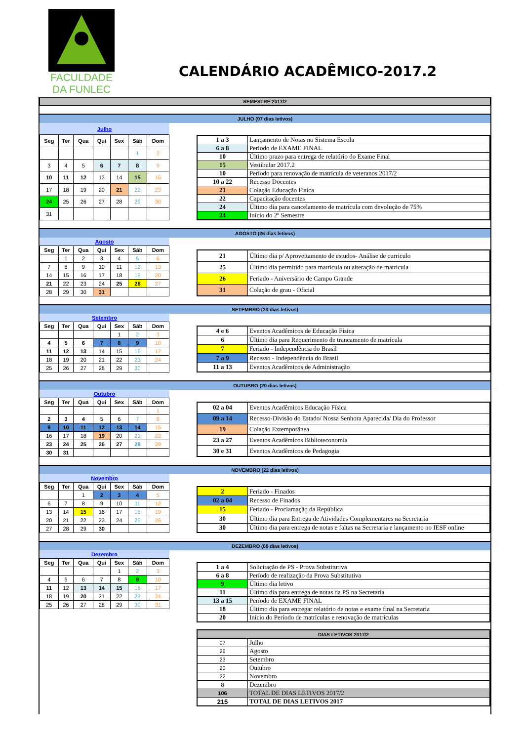FACULDADE
DA FUNLEC
CALENDÁRIO ACADÊMICO-2017.2
SEMESTRE 2017/2
JULHO (07 dias letivos)
| Julho | | | | | | |
| Seg | Ter | Qua | Qui | Sex | Sáb | Dom |
| | | | | | 1 | 2 |
| 3 | 4 | 5 | 6 | 7 | 8 | 9 |
| 10 | 11 | 12 | 13 | 14 | 15 | 16 |
| 17 | 18 | 19 | 20 | 21 | 22 | 23 |
| 24 | 25 | 26 | 27 | 28 | 29 | 30 |
| 31 | | | | | | |
| 1 a 3 | Lançamento de Notas no Sistema Escola |
| 6 a 8 | Período de EXAME FINAL |
| 10 | Último prazo para entrega de relatório do Exame Final |
| 15 | Vestibular 2017.2 |
| 10 | Período para renovação de matrícula de veteranos 2017/2 |
| 10 a 22 | Recesso Docentes |
| 21 | Colação Educação Física |
| 22 | Capacitação docentes |
| 24 | Último dia para cancelamento de matrícula com devolução de 75% |
| 24 | Início do 2º Semestre |
AGOSTO (26 dias letivos)
| Agosto | | | | | | |
| Seg | Ter | Qua | Qui | Sex | Sáb | Dom |
| | 1 | 2 | 3 | 4 | 5 | 6 |
| 7 | 8 | 9 | 10 | 11 | 12 | 13 |
| 14 | 15 | 16 | 17 | 18 | 19 | 20 |
| 21 | 22 | 23 | 24 | 25 | 26 | 27 |
| 28 | 29 | 30 | 31 | | | |
| 21 | Último dia p/ Aproveitamento de estudos- Análise de curriculo |
| 25 | Último dia permitido para matrícula ou alteração de matrícula |
| 26 | Feriado - Aniversário de Campo Grande |
| 31 | Colação de grau - Oficial |
SETEMBRO (23 dias letivos)
| Setembro | | | | | | |
| Seg | Ter | Qua | Qui | Sex | Sáb | Dom |
| | | | | 1 | 2 | 3 |
| 4 | 5 | 6 | 7 | 8 | 9 | 10 |
| 11 | 12 | 13 | 14 | 15 | 16 | 17 |
| 18 | 19 | 20 | 21 | 22 | 23 | 24 |
| 25 | 26 | 27 | 28 | 29 | 30 | |
| 4 e 6 | Eventos Acadêmicos de Educação Física |
| 6 | Último dia para Requerimento de trancamento de matrícula |
| 7 | Feriado - Independência do Brasil |
| 7 a 9 | Recesso - Independência do Brasil |
| 11 a 13 | Eventos Acadêmicos de Administração |
OUTUBRO (20 dias letivos)
| Outubro | | | | | | |
| Seg | Ter | Qua | Qui | Sex | Sáb | Dom |
| | | | | | | 1 |
| 2 | 3 | 4 | 5 | 6 | 7 | 8 |
| 9 | 10 | 11 | 12 | 13 | 14 | 15 |
| 16 | 17 | 18 | 19 | 20 | 21 | 22 |
| 23 | 24 | 25 | 26 | 27 | 28 | 29 |
| 30 | 31 | | | | | |
| 02 a 04 | Eventos Acadêmicos Educação Física |
| 09 a 14 | Recesso-Divisão do Estado/ Nossa Senhora Aparecida/ Dia do Professor |
| 19 | Colação Extemporânea |
| 23 a 27 | Eventos Acadêmicos Biblioteconomia |
| 30 e 31 | Eventos Acadêmicos de Pedagogia |
NOVEMBRO (22 dias letivos)
| Novembro | | | | | | |
| Seg | Ter | Qua | Qui | Sex | Sáb | Dom |
| | | 1 | 2 | 3 | 4 | 5 |
| 6 | 7 | 8 | 9 | 10 | 11 | 12 |
| 13 | 14 | 15 | 16 | 17 | 18 | 19 |
| 20 | 21 | 22 | 23 | 24 | 25 | 26 |
| 27 | 28 | 29 | 30 | | | |
| 2 | Feriado - Finados |
| 02 a 04 | Recesso de Finados |
| 15 | Feriado - Proclamação da República |
| 30 | Último dia para Entrega de Atividades Complementares na Secretaria |
| 30 | Último dia para entrega de notas e faltas na Secretaria e lançamento no IESF online |
DEZEMBRO (08 dias letivos)
| Dezembro | | | | | | |
| Seg | Ter | Qua | Qui | Sex | Sáb | Dom |
| | | | | 1 | 2 | 3 |
| 4 | 5 | 6 | 7 | 8 | 9 | 10 |
| 11 | 12 | 13 | 14 | 15 | 16 | 17 |
| 18 | 19 | 20 | 21 | 22 | 23 | 24 |
| 25 | 26 | 27 | 28 | 29 | 30 | 31 |
| 1 a 4 | Solicitação de PS - Prova Substitutiva |
| 6 a 8 | Período de realização da Prova Substitutiva |
| 9 | Último dia letivo |
| 11 | Último dia para entrega de notas da PS na Secretaria |
| 13 a 15 | Período de EXAME FINAL |
| 18 | Último dia para entregar relatório de notas e exame final na Secretaria |
| 20 | Início do Período de matrículas e renovação de matrículas |
| DIAS LETIVOS 2017/2 | |
| 07 | Julho |
| 26 | Agosto |
| 23 | Setembro |
| 20 | Outubro |
| 22 | Novembro |
| 8 | Dezembro |
| 106 | TOTAL DE DIAS LETIVOS 2017/2 |
| 215 | TOTAL DE DIAS LETIVOS 2017 |